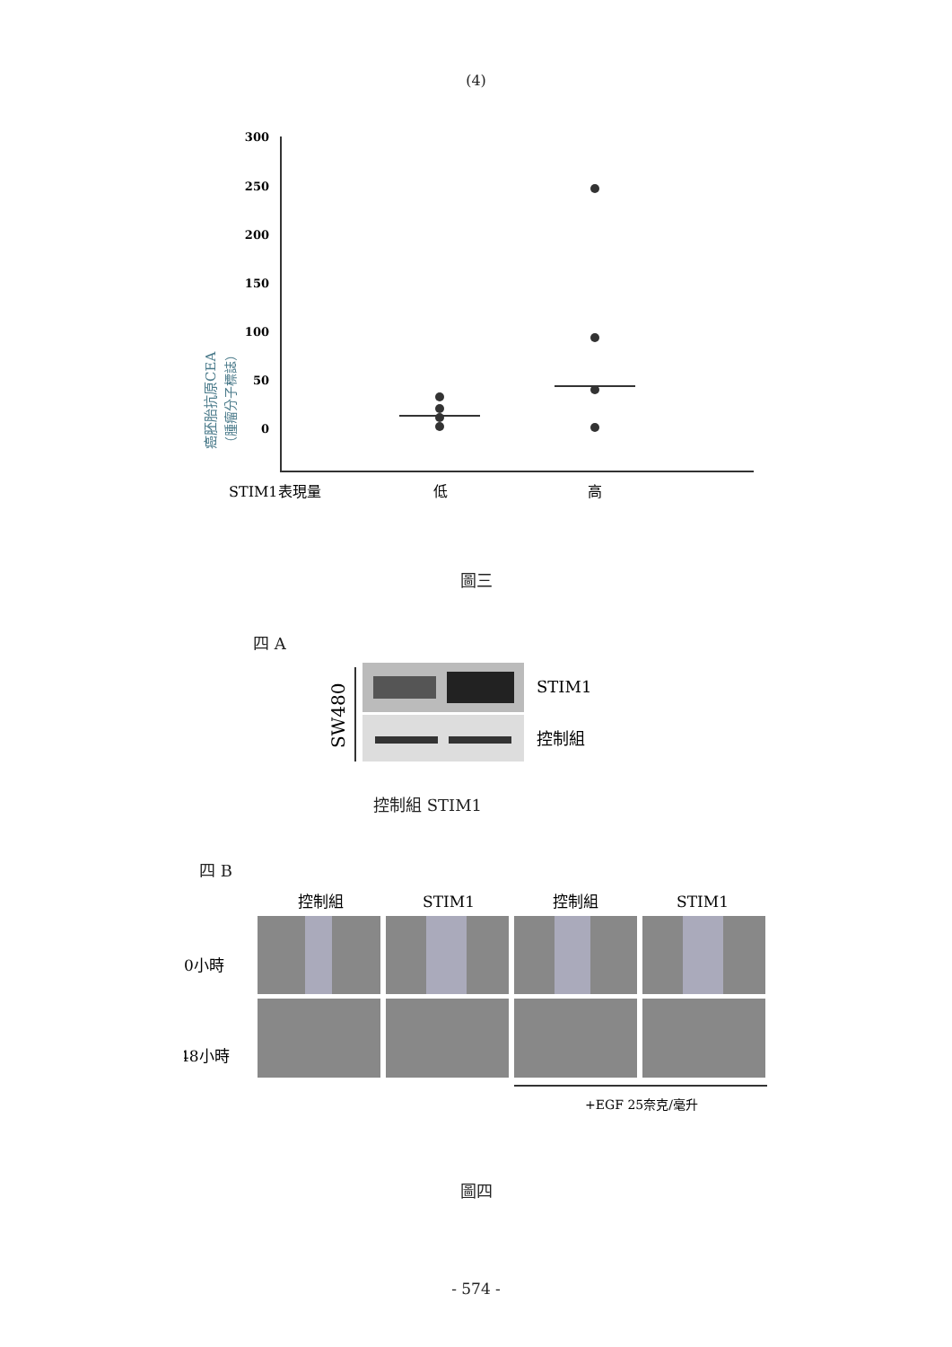(4)
癌胚胎抗原CEA
（腫瘤分子標誌）
300
250
200
150
100
50
0
STIM1表現量
低
高
圖三
四 A
SW480
STIM1
控制組
控制組 STIM1
四 B
控制組
STIM1
控制組
STIM1
0小時
48小時
+EGF 25奈克/毫升
圖四
- 574 -